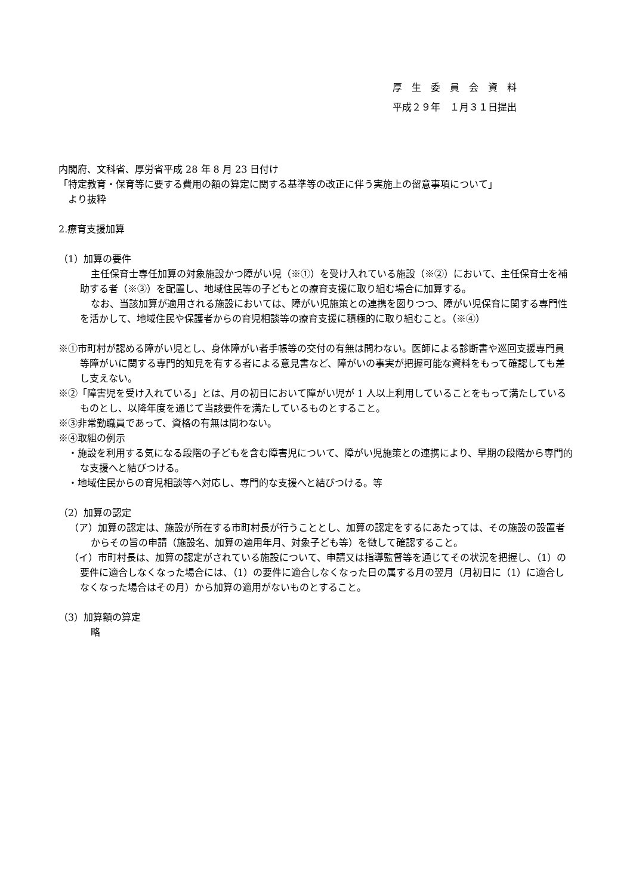厚　生　委　員　会　資　料
平成２９年　１月３１日提出
内閣府、文科省、厚労省平成 28 年 8 月 23 日付け
「特定教育・保育等に要する費用の額の算定に関する基準等の改正に伴う実施上の留意事項について」
　より抜粋
2.療育支援加算
（1）加算の要件
主任保育士専任加算の対象施設かつ障がい児（※①）を受け入れている施設（※②）において、主任保育士を補助する者（※③）を配置し、地域住民等の子どもとの療育支援に取り組む場合に加算する。
なお、当該加算が適用される施設においては、障がい児施策との連携を図りつつ、障がい児保育に関する専門性を活かして、地域住民や保護者からの育児相談等の療育支援に積極的に取り組むこと。（※④）
※①市町村が認める障がい児とし、身体障がい者手帳等の交付の有無は問わない。医師による診断書や巡回支援専門員等障がいに関する専門的知見を有する者による意見書など、障がいの事実が把握可能な資料をもって確認しても差し支えない。
※②「障害児を受け入れている」とは、月の初日において障がい児が 1 人以上利用していることをもって満たしているものとし、以降年度を通じて当該要件を満たしているものとすること。
※③非常勤職員であって、資格の有無は問わない。
※④取組の例示
・施設を利用する気になる段階の子どもを含む障害児について、障がい児施策との連携により、早期の段階から専門的な支援へと結びつける。
・地域住民からの育児相談等へ対応し、専門的な支援へと結びつける。等
（2）加算の認定
（ア）加算の認定は、施設が所在する市町村長が行うこととし、加算の認定をするにあたっては、その施設の設置者からその旨の申請（施設名、加算の適用年月、対象子ども等）を徴して確認すること。
（イ）市町村長は、加算の認定がされている施設について、申請又は指導監督等を通じてその状況を把握し、（1）の要件に適合しなくなった場合には、（1）の要件に適合しなくなった日の属する月の翌月（月初日に（1）に適合しなくなった場合はその月）から加算の適用がないものとすること。
（3）加算額の算定
略